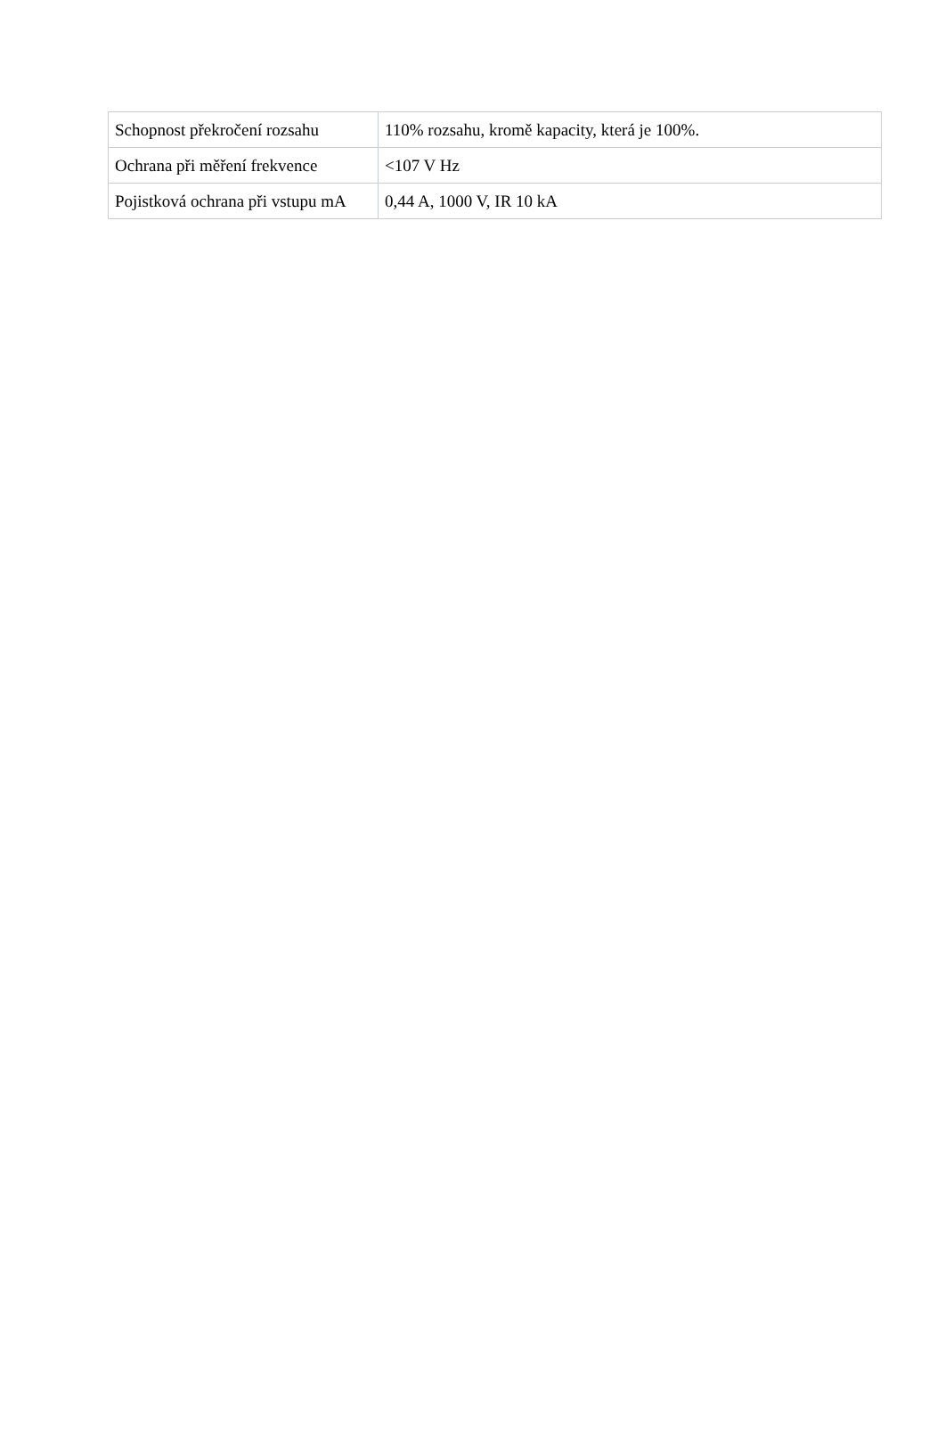| Schopnost překročení rozsahu | 110% rozsahu, kromě kapacity, která je 100%. |
| Ochrana při měření frekvence | <107 V Hz |
| Pojistková ochrana při vstupu mA | 0,44 A, 1000 V, IR 10 kA |